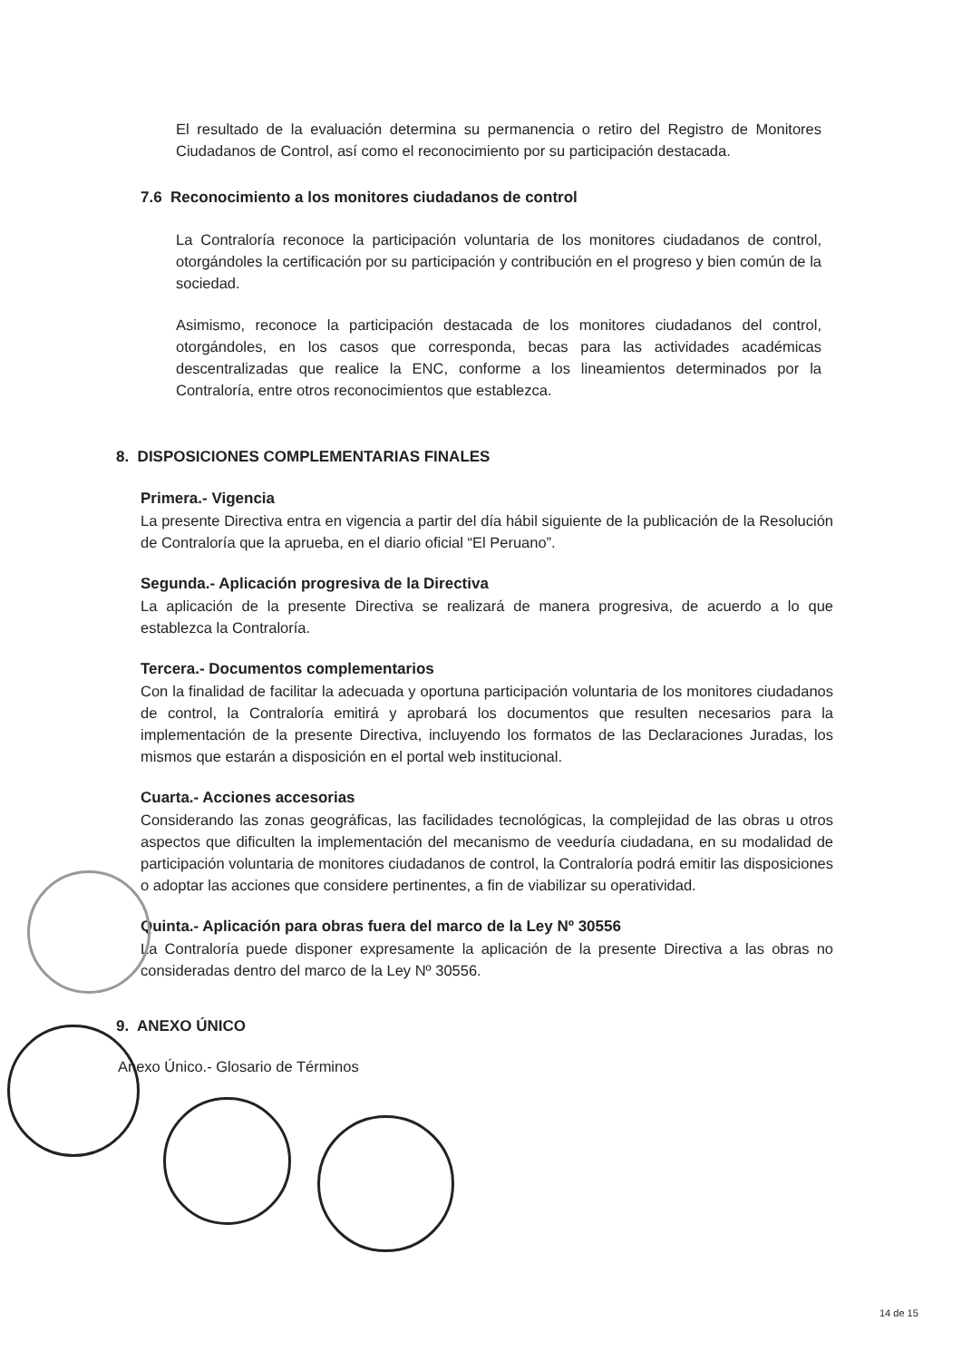El resultado de la evaluación determina su permanencia o retiro del Registro de Monitores Ciudadanos de Control, así como el reconocimiento por su participación destacada.
7.6 Reconocimiento a los monitores ciudadanos de control
La Contraloría reconoce la participación voluntaria de los monitores ciudadanos de control, otorgándoles la certificación por su participación y contribución en el progreso y bien común de la sociedad.
Asimismo, reconoce la participación destacada de los monitores ciudadanos del control, otorgándoles, en los casos que corresponda, becas para las actividades académicas descentralizadas que realice la ENC, conforme a los lineamientos determinados por la Contraloría, entre otros reconocimientos que establezca.
8. DISPOSICIONES COMPLEMENTARIAS FINALES
Primera.- Vigencia
La presente Directiva entra en vigencia a partir del día hábil siguiente de la publicación de la Resolución de Contraloría que la aprueba, en el diario oficial “El Peruano”.
Segunda.- Aplicación progresiva de la Directiva
La aplicación de la presente Directiva se realizará de manera progresiva, de acuerdo a lo que establezca la Contraloría.
Tercera.- Documentos complementarios
Con la finalidad de facilitar la adecuada y oportuna participación voluntaria de los monitores ciudadanos de control, la Contraloría emitirá y aprobará los documentos que resulten necesarios para la implementación de la presente Directiva, incluyendo los formatos de las Declaraciones Juradas, los mismos que estarán a disposición en el portal web institucional.
Cuarta.- Acciones accesorias
Considerando las zonas geográficas, las facilidades tecnológicas, la complejidad de las obras u otros aspectos que dificulten la implementación del mecanismo de veeduría ciudadana, en su modalidad de participación voluntaria de monitores ciudadanos de control, la Contraloría podrá emitir las disposiciones o adoptar las acciones que considere pertinentes, a fin de viabilizar su operatividad.
Quinta.- Aplicación para obras fuera del marco de la Ley Nº 30556
La Contraloría puede disponer expresamente la aplicación de la presente Directiva a las obras no consideradas dentro del marco de la Ley Nº 30556.
9. ANEXO ÚNICO
Anexo Único.- Glosario de Términos
14 de 15